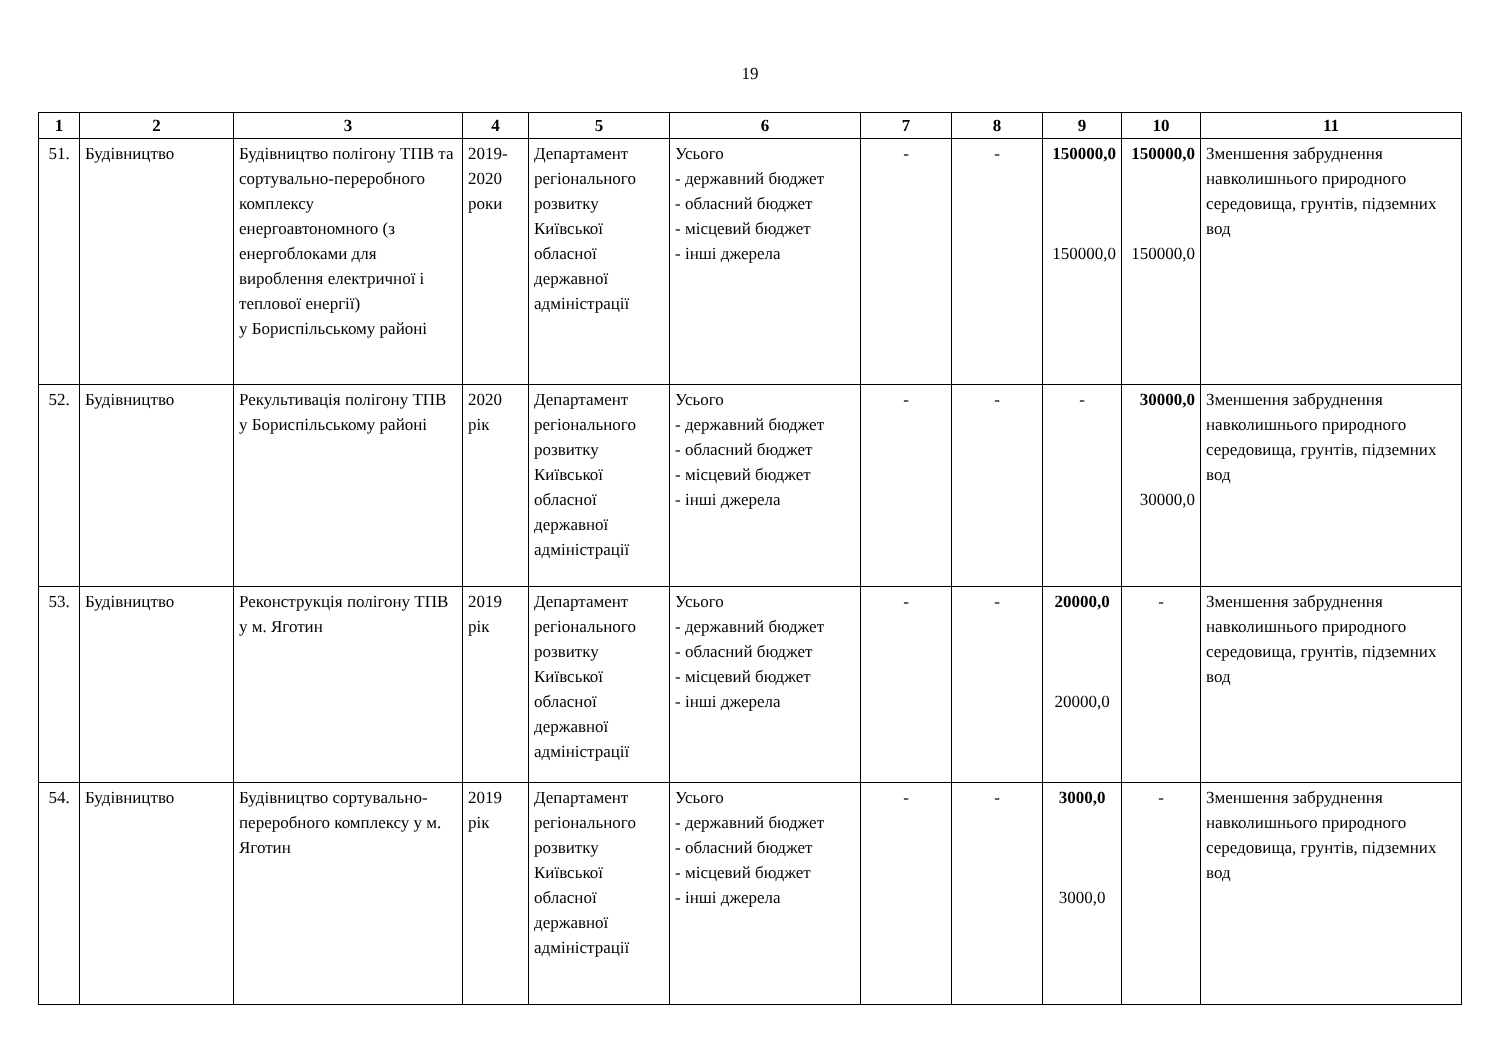19
| 1 | 2 | 3 | 4 | 5 | 6 | 7 | 8 | 9 | 10 | 11 |
| --- | --- | --- | --- | --- | --- | --- | --- | --- | --- | --- |
| 51. | Будівництво | Будівництво полігону ТПВ та сортувально-переробного комплексу енергоавтономного (з енергоблоками для вироблення електричної і теплової енергії) у Бориспільському районі | 2019-2020 роки | Департамент регіонального розвитку Київської обласної державної адміністрації | Усього - державний бюджет - обласний бюджет - місцевий бюджет - інші джерела | - | - | 150000,0 150000,0 | 150000,0 150000,0 | Зменшення забруднення навколишнього природного середовища, грунтів, підземних вод |
| 52. | Будівництво | Рекультивація полігону ТПВ у Бориспільському районі | 2020 рік | Департамент регіонального розвитку Київської обласної державної адміністрації | Усього - державний бюджет - обласний бюджет - місцевий бюджет - інші джерела | - | - | - | 30000,0 30000,0 | Зменшення забруднення навколишнього природного середовища, грунтів, підземних вод |
| 53. | Будівництво | Реконструкція полігону ТПВ у м. Яготин | 2019 рік | Департамент регіонального розвитку Київської обласної державної адміністрації | Усього - державний бюджет - обласний бюджет - місцевий бюджет - інші джерела | - | - | 20000,0 20000,0 | - | Зменшення забруднення навколишнього природного середовища, грунтів, підземних вод |
| 54. | Будівництво | Будівництво сортувально-переробного комплексу у м. Яготин | 2019 рік | Департамент регіонального розвитку Київської обласної державної адміністрації | Усього - державний бюджет - обласний бюджет - місцевий бюджет - інші джерела | - | - | 3000,0 3000,0 | - | Зменшення забруднення навколишнього природного середовища, грунтів, підземних вод |